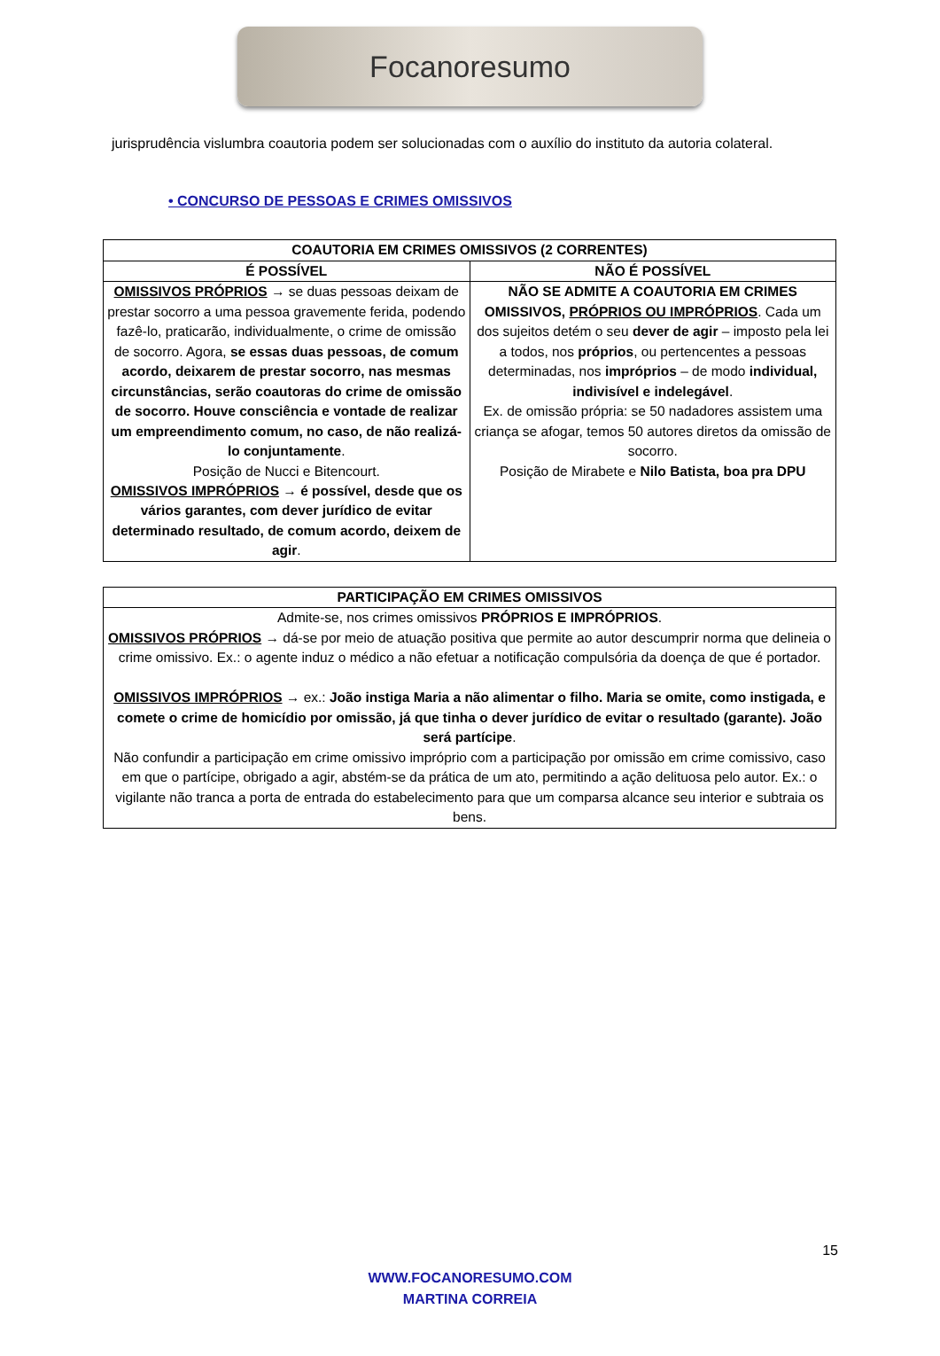Focanoresumo
jurisprudência vislumbra coautoria podem ser solucionadas com o auxílio do instituto da autoria colateral.
• CONCURSO DE PESSOAS E CRIMES OMISSIVOS
| COAUTORIA EM CRIMES OMISSIVOS (2 CORRENTES) | |
| --- | --- |
| É POSSÍVEL | NÃO É POSSÍVEL |
| OMISSIVOS PRÓPRIOS → se duas pessoas deixam de prestar socorro a uma pessoa gravemente ferida, podendo fazê-lo, praticarão, individualmente, o crime de omissão de socorro. Agora, se essas duas pessoas, de comum acordo, deixarem de prestar socorro, nas mesmas circunstâncias, serão coautoras do crime de omissão de socorro. Houve consciência e vontade de realizar um empreendimento comum, no caso, de não realizá-lo conjuntamente . Posição de Nucci e Bitencourt. OMISSIVOS IMPRÓPRIOS → é possível, desde que os vários garantes, com dever jurídico de evitar determinado resultado, de comum acordo, deixem de agir . | NÃO SE ADMITE A COAUTORIA EM CRIMES OMISSIVOS, PRÓPRIOS OU IMPRÓPRIOS . Cada um dos sujeitos detém o seu dever de agir – imposto pela lei a todos, nos próprios , ou pertencentes a pessoas determinadas, nos impróprios – de modo individual, indivisível e indelegável . Ex. de omissão própria: se 50 nadadores assistem uma criança se afogar, temos 50 autores diretos da omissão de socorro. Posição de Mirabete e Nilo Batista, boa pra DPU |
| PARTICIPAÇÃO EM CRIMES OMISSIVOS |
| --- |
| Admite-se, nos crimes omissivos PRÓPRIOS E IMPRÓPRIOS . OMISSIVOS PRÓPRIOS → dá-se por meio de atuação positiva que permite ao autor descumprir norma que delineia o crime omissivo. Ex.: o agente induz o médico a não efetuar a notificação compulsória da doença de que é portador. OMISSIVOS IMPRÓPRIOS → ex.: João instiga Maria a não alimentar o filho. Maria se omite, como instigada, e comete o crime de homicídio por omissão, já que tinha o dever jurídico de evitar o resultado (garante). João será partícipe . Não confundir a participação em crime omissivo impróprio com a participação por omissão em crime comissivo, caso em que o partícipe, obrigado a agir, abstém-se da prática de um ato, permitindo a ação delituosa pelo autor. Ex.: o vigilante não tranca a porta de entrada do estabelecimento para que um comparsa alcance seu interior e subtraia os bens. |
15
WWW.FOCANORESUMO.COM
MARTINA CORREIA